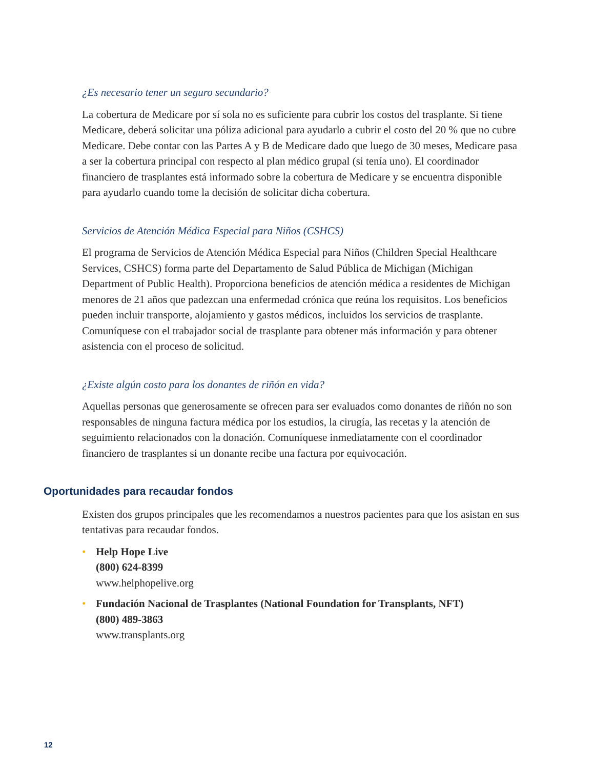¿Es necesario tener un seguro secundario?
La cobertura de Medicare por sí sola no es suficiente para cubrir los costos del trasplante. Si tiene Medicare, deberá solicitar una póliza adicional para ayudarlo a cubrir el costo del 20 % que no cubre Medicare. Debe contar con las Partes A y B de Medicare dado que luego de 30 meses, Medicare pasa a ser la cobertura principal con respecto al plan médico grupal (si tenía uno). El coordinador financiero de trasplantes está informado sobre la cobertura de Medicare y se encuentra disponible para ayudarlo cuando tome la decisión de solicitar dicha cobertura.
Servicios de Atención Médica Especial para Niños (CSHCS)
El programa de Servicios de Atención Médica Especial para Niños (Children Special Healthcare Services, CSHCS) forma parte del Departamento de Salud Pública de Michigan (Michigan Department of Public Health). Proporciona beneficios de atención médica a residentes de Michigan menores de 21 años que padezcan una enfermedad crónica que reúna los requisitos. Los beneficios pueden incluir transporte, alojamiento y gastos médicos, incluidos los servicios de trasplante. Comuníquese con el trabajador social de trasplante para obtener más información y para obtener asistencia con el proceso de solicitud.
¿Existe algún costo para los donantes de riñón en vida?
Aquellas personas que generosamente se ofrecen para ser evaluados como donantes de riñón no son responsables de ninguna factura médica por los estudios, la cirugía, las recetas y la atención de seguimiento relacionados con la donación. Comuníquese inmediatamente con el coordinador financiero de trasplantes si un donante recibe una factura por equivocación.
Oportunidades para recaudar fondos
Existen dos grupos principales que les recomendamos a nuestros pacientes para que los asistan en sus tentativas para recaudar fondos.
• Help Hope Live
(800) 624-8399
www.helphopelive.org
• Fundación Nacional de Trasplantes (National Foundation for Transplants, NFT)
(800) 489-3863
www.transplants.org
12